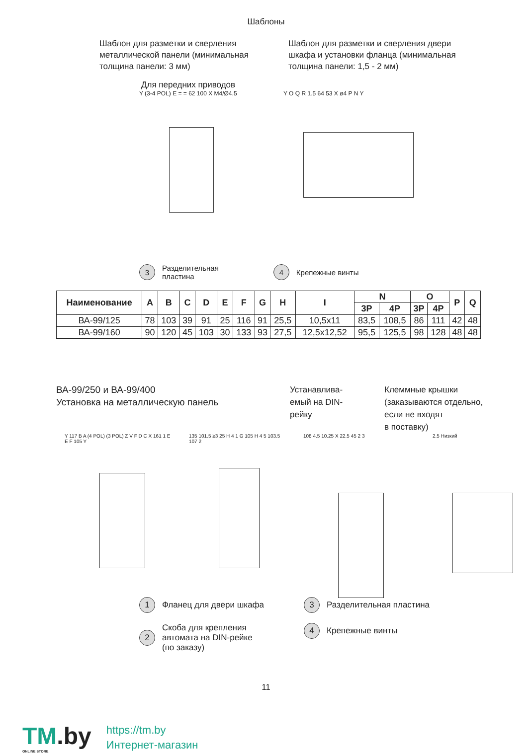Шаблоны
Шаблон для разметки и сверления металлической панели (минимальная толщина панели: 3 мм)
Шаблон для разметки и сверления двери шкафа и установки фланца (минимальная толщина панели: 1,5 - 2 мм)
Для передних приводов
Y (3-4 POL) E = = 62 100 X M4/Ø4.5
Y O Q R 1.5 64 53 X ø4 P N Y
3
Разделительная
пластина
4
Крепежные винты
| Наименование | A | B | C | D | E | F | G | H | I | N | | O | | P | Q |
| --- | --- | --- | --- | --- | --- | --- | --- | --- | --- | --- | --- | --- | --- | --- | --- |
| | | | | | | | | | | 3P | 4P | 3P | 4P | | |
| ВА-99/125 | 78 | 103 | 39 | 91 | 25 | 116 | 91 | 25,5 | 10,5x11 | 83,5 | 108,5 | 86 | 111 | 42 | 48 |
| ВА-99/160 | 90 | 120 | 45 | 103 | 30 | 133 | 93 | 27,5 | 12,5x12,52 | 95,5 | 125,5 | 98 | 128 | 48 | 48 |
ВА-99/250 и ВА-99/400
Установка на металлическую панель
Устанавлива-
емый на DIN-
рейку
Клеммные крышки
(заказываются отдельно,
если не входят
в поставку)
Y 117 B A (4 POL) (3 POL) Z V F D C X 161 1 E E F 105 Y
135 101.5 ≥3 25 H 4 1 G 105 H 4 5 103.5 107 2
108 4.5 10.25 X 22.5 45 2 3 2.5 Низкий
1
Фланец для двери шкафа
2
Скоба для крепления
автомата на DIN-рейке
(по заказу)
3
Разделительная пластина
4
Крепежные винты
11
TM.by
ONLINE STORE
https://tm.by
Интернет-магазин